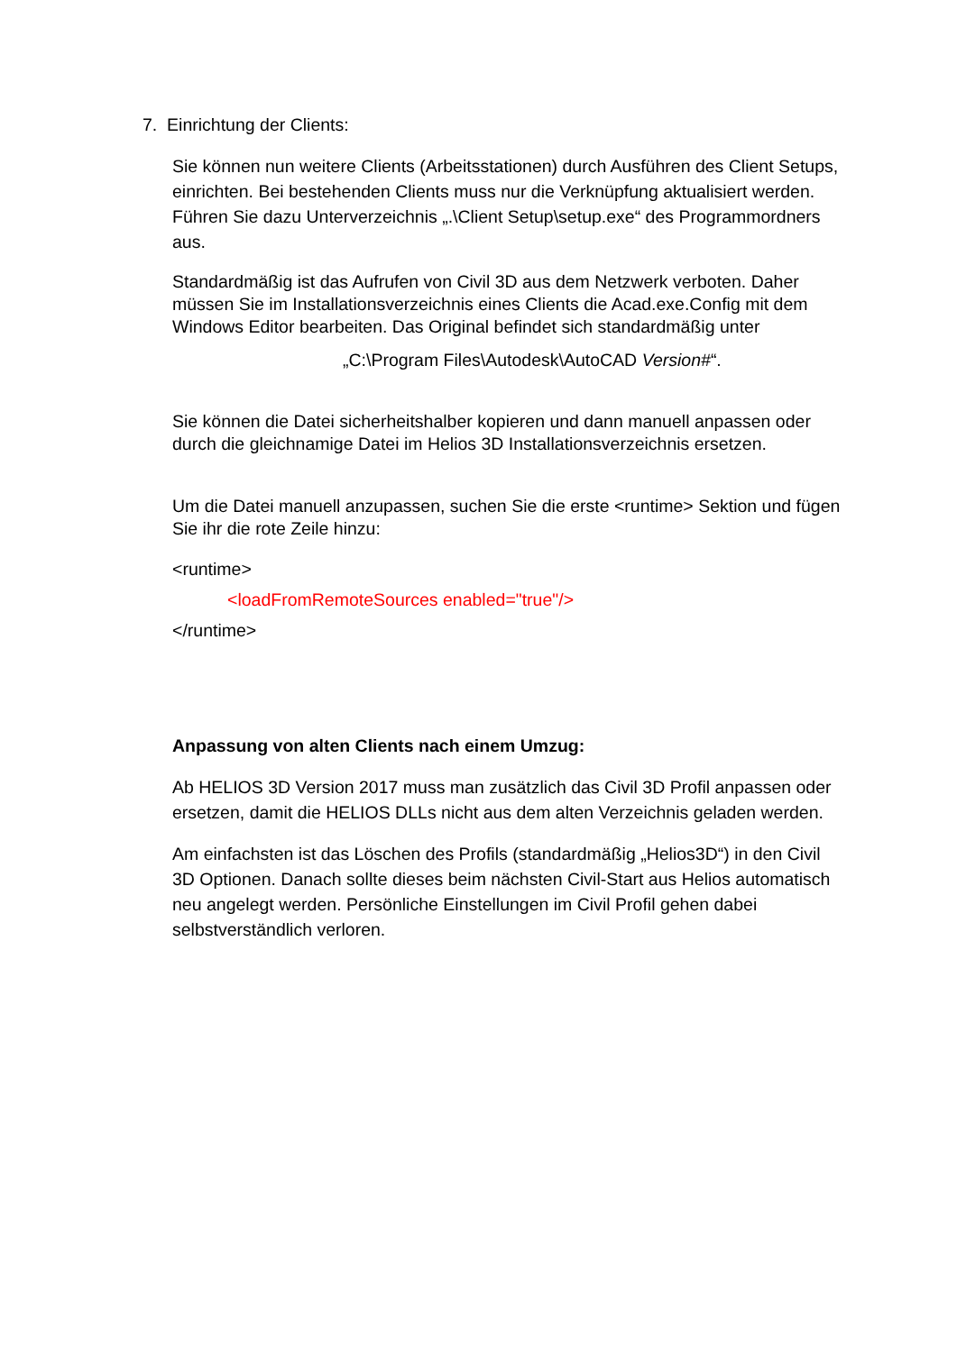7. Einrichtung der Clients:
Sie können nun weitere Clients (Arbeitsstationen) durch Ausführen des Client Setups, einrichten. Bei bestehenden Clients muss nur die Verknüpfung aktualisiert werden. Führen Sie dazu Unterverzeichnis „.\Client Setup\setup.exe“ des Programmordners aus.
Standardmäßig ist das Aufrufen von Civil 3D aus dem Netzwerk verboten. Daher müssen Sie im Installationsverzeichnis eines Clients die Acad.exe.Config mit dem Windows Editor bearbeiten. Das Original befindet sich standardmäßig unter
„C:\Program Files\Autodesk\AutoCAD Version#“.
Sie können die Datei sicherheitshalber kopieren und dann manuell anpassen oder durch die gleichnamige Datei im Helios 3D Installationsverzeichnis ersetzen.
Um die Datei manuell anzupassen, suchen Sie die erste <runtime> Sektion und fügen Sie ihr die rote Zeile hinzu:
<runtime>
<loadFromRemoteSources enabled="true"/>
</runtime>
Anpassung von alten Clients nach einem Umzug:
Ab HELIOS 3D Version 2017 muss man zusätzlich das Civil 3D Profil anpassen oder ersetzen, damit die HELIOS DLLs nicht aus dem alten Verzeichnis geladen werden.
Am einfachsten ist das Löschen des Profils (standardmäßig „Helios3D“) in den Civil 3D Optionen. Danach sollte dieses beim nächsten Civil-Start aus Helios automatisch neu angelegt werden. Persönliche Einstellungen im Civil Profil gehen dabei selbstverständlich verloren.